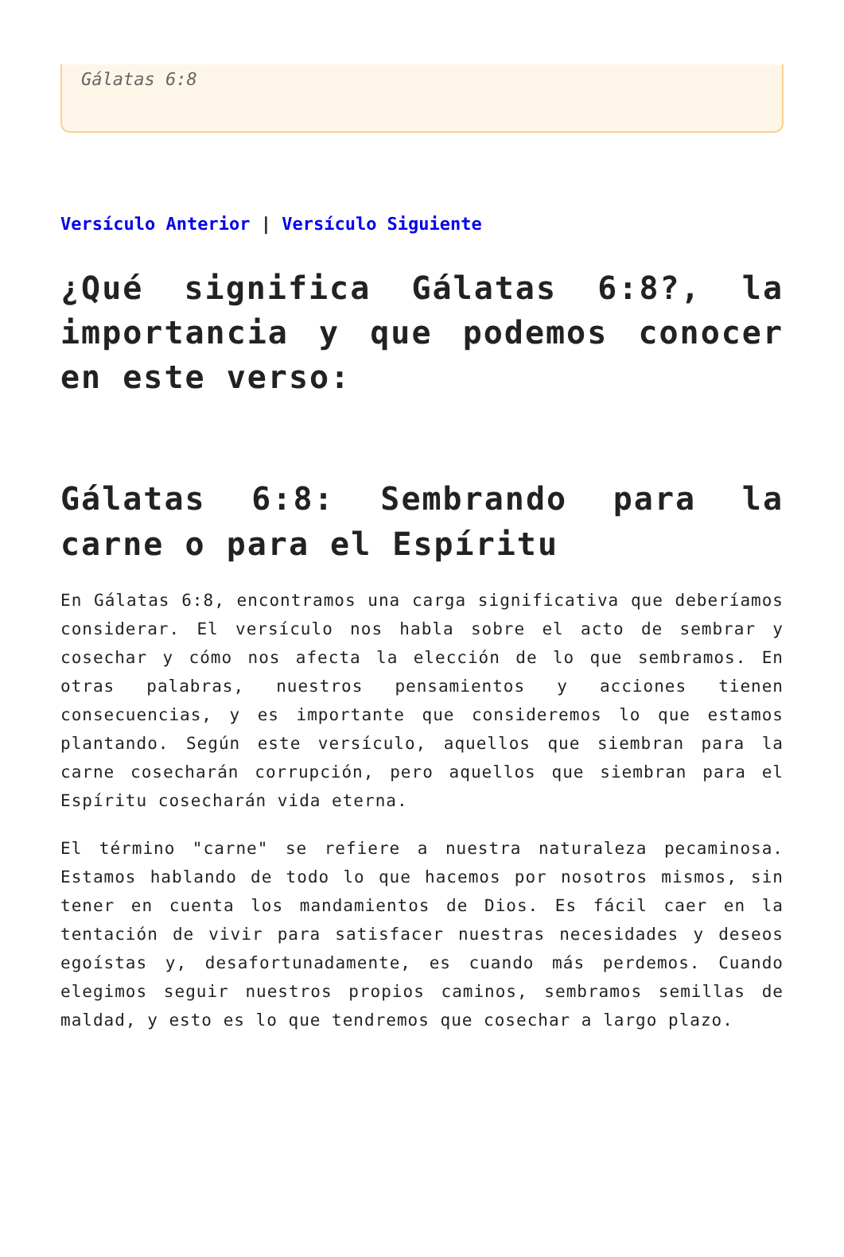Gálatas 6:8
Versículo Anterior | Versículo Siguiente
¿Qué significa Gálatas 6:8?, la importancia y que podemos conocer en este verso:
Gálatas 6:8: Sembrando para la carne o para el Espíritu
En Gálatas 6:8, encontramos una carga significativa que deberíamos considerar. El versículo nos habla sobre el acto de sembrar y cosechar y cómo nos afecta la elección de lo que sembramos. En otras palabras, nuestros pensamientos y acciones tienen consecuencias, y es importante que consideremos lo que estamos plantando. Según este versículo, aquellos que siembran para la carne cosecharán corrupción, pero aquellos que siembran para el Espíritu cosecharán vida eterna.
El término "carne" se refiere a nuestra naturaleza pecaminosa. Estamos hablando de todo lo que hacemos por nosotros mismos, sin tener en cuenta los mandamientos de Dios. Es fácil caer en la tentación de vivir para satisfacer nuestras necesidades y deseos egoístas y, desafortunadamente, es cuando más perdemos. Cuando elegimos seguir nuestros propios caminos, sembramos semillas de maldad, y esto es lo que tendremos que cosechar a largo plazo.